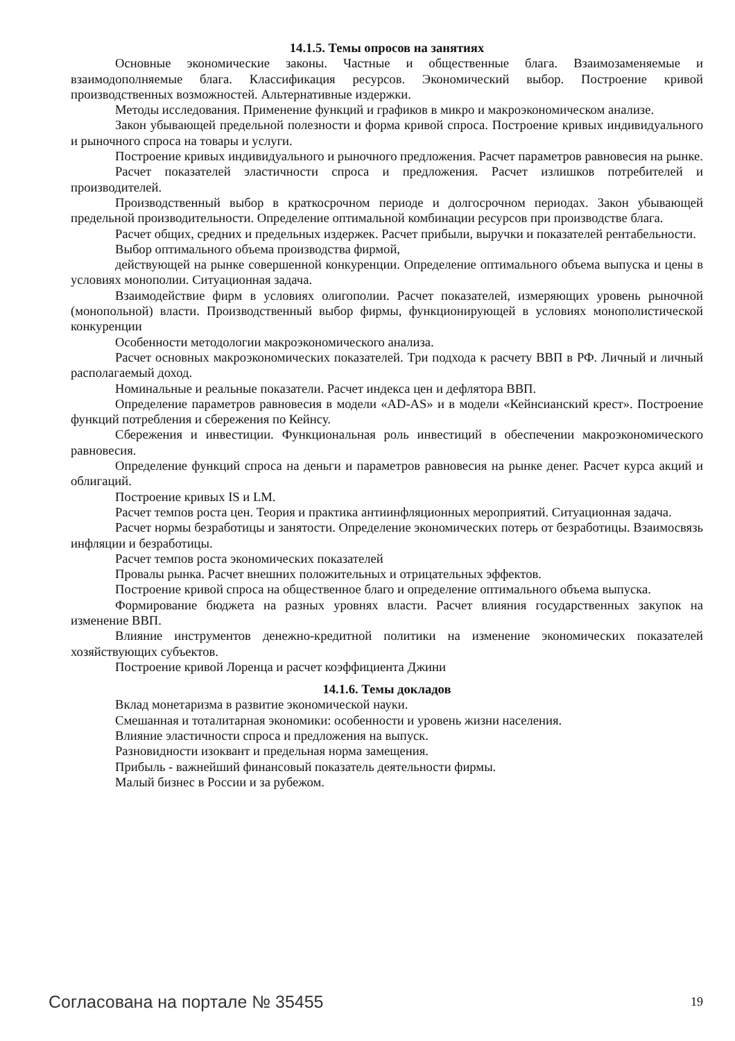14.1.5. Темы опросов на занятиях
Основные экономические законы. Частные и общественные блага. Взаимозаменяемые и взаимодополняемые блага. Классификация ресурсов. Экономический выбор. Построение кривой производственных возможностей. Альтернативные издержки.
Методы исследования. Применение функций и графиков в микро и макроэкономическом анализе.
Закон убывающей предельной полезности и форма кривой спроса. Построение кривых индивидуального и рыночного спроса на товары и услуги.
Построение кривых индивидуального и рыночного предложения. Расчет параметров равновесия на рынке.
Расчет показателей эластичности спроса и предложения. Расчет излишков потребителей и производителей.
Производственный выбор в краткосрочном периоде и долгосрочном периодах. Закон убывающей предельной производительности. Определение оптимальной комбинации ресурсов при производстве блага.
Расчет общих, средних и предельных издержек. Расчет прибыли, выручки и показателей рентабельности.
Выбор оптимального объема производства фирмой,
действующей на рынке совершенной конкуренции. Определение оптимального объема выпуска и цены в условиях монополии. Ситуационная задача.
Взаимодействие фирм в условиях олигополии. Расчет показателей, измеряющих уровень рыночной (монопольной) власти. Производственный выбор фирмы, функционирующей в условиях монополистической конкуренции
Особенности методологии макроэкономического анализа.
Расчет основных макроэкономических показателей. Три подхода к расчету ВВП в РФ. Личный и личный располагаемый доход.
Номинальные и реальные показатели. Расчет индекса цен и дефлятора ВВП.
Определение параметров равновесия в модели «AD-AS» и в модели «Кейнсианский крест». Построение функций потребления и сбережения по Кейнсу.
Сбережения и инвестиции. Функциональная роль инвестиций в обеспечении макроэкономического равновесия.
Определение функций спроса на деньги и параметров равновесия на рынке денег. Расчет курса акций и облигаций.
Построение кривых IS и LM.
Расчет темпов роста цен. Теория и практика антиинфляционных мероприятий. Ситуационная задача.
Расчет нормы безработицы и занятости. Определение экономических потерь от безработицы. Взаимосвязь инфляции и безработицы.
Расчет темпов роста экономических показателей
Провалы рынка. Расчет внешних положительных и отрицательных эффектов.
Построение кривой спроса на общественное благо и определение оптимального объема выпуска.
Формирование бюджета на разных уровнях власти. Расчет влияния государственных закупок на изменение ВВП.
Влияние инструментов денежно-кредитной политики на изменение экономических показателей хозяйствующих субъектов.
Построение кривой Лоренца и расчет коэффициента Джини
14.1.6. Темы докладов
Вклад монетаризма в развитие экономической науки.
Смешанная и тоталитарная экономики: особенности и уровень жизни населения.
Влияние эластичности спроса и предложения на выпуск.
Разновидности изоквант и предельная норма замещения.
Прибыль - важнейший финансовый показатель деятельности фирмы.
Малый бизнес в России и за рубежом.
Согласована на портале № 35455 19